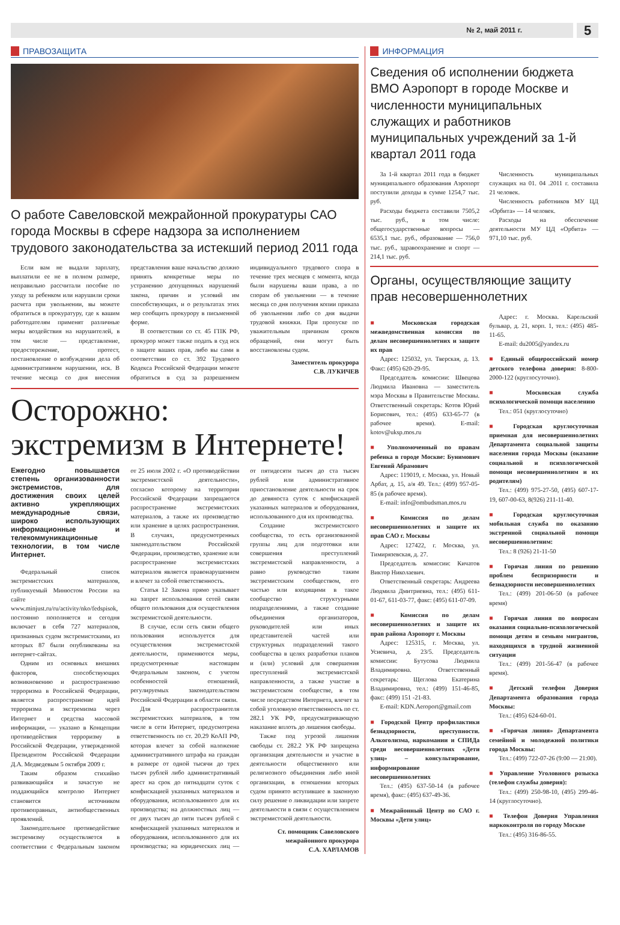№ 2, май 2011 г.
5
ПРАВОЗАЩИТА
О работе Савеловской межрайонной прокуратуры САО города Москвы в сфере надзора за исполнением трудового законодательства за истекший период 2011 года
Если вам не выдали зарплату, выплатили ее не в полном размере, неправильно рассчитали пособие по уходу за ребенком или нарушили сроки расчета при увольнении, вы можете обратиться в прокуратуру, где к вашим работодателям применят различные меры воздействия на нарушителей, в том числе — представление, предостережение, протест, постановление о возбуждении дела об административном нарушении, иск. В течение месяца со дня внесения представления ваше начальство должно принять конкретные меры по устранению допущенных нарушений закона, причин и условий им способствующих, и о результатах этих мер сообщить прокурору в письменной форме.
В соответствии со ст. 45 ГПК РФ, прокурор может также подать в суд иск о защите ваших прав, либо вы сами в соответствии со ст. 392 Трудового Кодекса Российской Федерации можете обратиться в суд за разрешением индивидуального трудового спора в течение трех месяцев с момента, когда были нарушены ваши права, а по спорам об увольнении — в течение месяца со дня получения копии приказа об увольнении либо со дня выдачи трудовой книжки. При пропуске по уважительным причинам сроков обращений, они могут быть восстановлены судом.
Заместитель прокурора
С.В. ЛУКИЧЕВ
Осторожно:
экстремизм в Интернете!
Ежегодно повышается степень организованности экстремистов, для достижения своих целей активно укрепляющих международные связи, широко использующих информационные и телекоммуникационные технологии, в том числе Интернет.
Федеральный список экстремистских материалов, публикуемый Минюстом России на сайте www.minjust.ru/ru/activity/nko/fedspisok, постоянно пополняется и сегодня включает в себя 727 материалов, признанных судом экстремистскими, из которых 87 были опубликованы на интернет-сайтах.
Одним из основных внешних факторов, способствующих возникновению и распространению терроризма в Российской Федерации, является распространение идей терроризма и экстремизма через Интернет и средства массовой информации, — указано в Концепции противодействия терроризму в Российской Федерации, утвержденной Президентом Российской Федерации Д.А. Медведевым 5 октября 2009 г.
Таким образом стихийно развивающийся и зачастую не поддающийся контролю Интернет становится источником противоправных, антиобщественных проявлений.
Законодательное противодействие экстремизму осуществляется в соответствии с Федеральным законом от 25 июля 2002 г. «О противодействии экстремистской деятельности», согласно которому на территории Российской Федерации запрещаются распространение экстремистских материалов, а также их производство или хранение в целях распространения. В случаях, предусмотренных законодательством Российской Федерации, производство, хранение или распространение экстремистских материалов является правонарушением и влечет за собой ответственность.
Статья 12 Закона прямо указывает на запрет использования сетей связи общего пользования для осуществления экстремистской деятельности.
В случае, если сеть связи общего пользования используется для осуществления экстремистской деятельности, применяются меры, предусмотренные настоящим Федеральным законом, с учетом особенностей отношений, регулируемых законодательством Российской Федерации в области связи.
Для распространителя экстремистских материалов, в том числе в сети Интернет, предусмотрена ответственность по ст. 20.29 КоАП РФ, которая влечет за собой наложение административного штрафа на граждан в размере от одной тысячи до трех тысяч рублей либо административный арест на срок до пятнадцати суток с конфискацией указанных материалов и оборудования, использованного для их производства; на должностных лиц — от двух тысяч до пяти тысяч рублей с конфискацией указанных материалов и оборудования, использованного для их производства; на юридических лиц — от пятидесяти тысяч до ста тысяч рублей или административное приостановление деятельности на срок до девяноста суток с конфискацией указанных материалов и оборудования, использованного для их производства.
Создание экстремистского сообщества, то есть организованной группы лиц для подготовки или совершения преступлений экстремистской направленности, а равно руководство таким экстремистским сообществом, его частью или входящими в такое сообщество структурными подразделениями, а также создание объединения организаторов, руководителей или иных представителей частей или структурных подразделений такого сообщества в целях разработки планов и (или) условий для совершения преступлений экстремистской направленности, а также участие в экстремистском сообществе, в том числе посредством Интернета, влечет за собой уголовную ответственность по ст. 282.1 УК РФ, предусматривающую наказание вплоть до лишения свободы.
Также под угрозой лишения свободы ст. 282.2 УК РФ запрещена организация деятельности и участие в деятельности общественного или религиозного объединения либо иной организации, в отношении которых судом принято вступившее в законную силу решение о ликвидации или запрете деятельности в связи с осуществлением экстремистской деятельности.
Ст. помощник Савеловского межрайонного прокурора
С.А. ХАРЛАМОВ
ИНФОРМАЦИЯ
Сведения об исполнении бюджета ВМО Аэропорт в городе Москве и численности муниципальных служащих и работников муниципальных учреждений за 1-й квартал 2011 года
За 1-й квартал 2011 года в бюджет муниципального образования Аэропорт поступили доходы в сумме 1254,7 тыс. руб.
Расходы бюджета составили 7505,2 тыс. руб., в том числе: общегосударственные вопросы — 6535,1 тыс. руб., образование — 756,0 тыс. руб., здравоохранение и спорт — 214,1 тыс. руб.
Численность муниципальных служащих на 01. 04 .2011 г. составила 21 человек.
Численность работников МУ ЦД «Орбита» — 14 человек.
Расходы на обеспечение деятельности МУ ЦД «Орбита» — 971,10 тыс. руб.
Органы, осуществляющие защиту прав несовершеннолетних
■ Московская городская межведомственная комиссия по делам несовершеннолетних и защите их прав
Адрес: 125032, ул. Тверская, д. 13. Факс: (495) 620-29-95.
Председатель комиссии: Швецова Людмила Ивановна — заместитель мэра Москвы в Правительстве Москвы. Ответственный секретарь: Котов Юрий Борисович, тел.: (495) 633-65-77 (в рабочее время). E-mail: kotov@uksp.mos.ru
■ Уполномоченный по правам ребенка в городе Москве: Бунимович Евгений Абрамович
Адрес: 119019, г. Москва, ул. Новый Арбат, д. 15, а/я 49. Тел.: (499) 957-05-85 (в рабочее время).
E-mail: info@ombudsman.mos.ru
■ Комиссия по делам несовершеннолетних и защите их прав САО г. Москвы
Адрес: 127422, г. Москва, ул. Тимирязевская, д. 27.
Председатель комиссии: Кичатов Виктор Николаевич.
Ответственный секретарь: Андреева Людмила Дмитриевна, тел.: (495) 611-01-67, 611-03-77, факс: (495) 611-07-09.
■ Комиссия по делам несовершеннолетних и защите их прав района Аэропорт г. Москвы
Адрес: 125315, г. Москва, ул. Усиевича, д. 23/5. Председатель комиссии: Бутусова Людмила Владимировна. Ответственный секретарь: Щеглова Екатерина Владимировна, тел.: (499) 151-46-85, факс: (499) 151 -21-83.
E-mail: KDN.Aeroport@gmail.com
■ Городской Центр профилактики безнадзорности, преступности. Алкоголизма, наркомании и СПИДа среди несовершеннолетних «Дети улиц» – консультирование, информирование несовершеннолетних
Тел.: (495) 637-50-14 (в рабочее время), факс: (495) 637-49-36.
■ Межрайонный Центр по САО г. Москвы «Дети улиц»
Адрес: г. Москва. Карельский бульвар, д. 21, корп. 1, тел.: (495) 485-11-65.
E-mail: du2005@yandex.ru
■ Единый общероссийский номер детского телефона доверия: 8-800-2000-122 (круглосуточно).
■ Московская служба психологической помощи населению
Тел.: 051 (круглосуточно)
■ Городская круглосуточная приемная для несовершеннолетних Департамента социальной защиты населения города Москвы (оказание социальной и психологической помощи несовершеннолетним и их родителям)
Тел.: (499) 975-27-50, (495) 607-17-19, 607-00-63, 8(926) 211-11-40.
■ Городская круглосуточная мобильная служба по оказанию экстренной социальной помощи несовершеннолетним:
Тел.: 8 (926) 21-11-50
■ Горячая линия по решению проблем беспризорности и безнадзорности несовершеннолетних
Тел.: (499) 201-06-50 (в рабочее время)
■ Горячая линия по вопросам оказания социально-психологической помощи детям и семьям мигрантов, находящихся в трудной жизненной ситуации
Тел.: (499) 201-56-47 (в рабочее время).
■ Детский телефон Доверия Департамента образования города Москвы:
Тел.: (495) 624-60-01.
■ «Горячая линия» Департамента семейной и молодежной политики города Москвы:
Тел.: (499) 722-07-26 (9:00 — 21:00).
■ Управление Уголовного розыска (телефон службы доверия):
Тел.: (499) 250-98-10, (495) 299-46-14 (круглосуточно).
■ Телефон Доверия Управления наркоконтроля по городу Москве
Тел.: (495) 316-86-55.